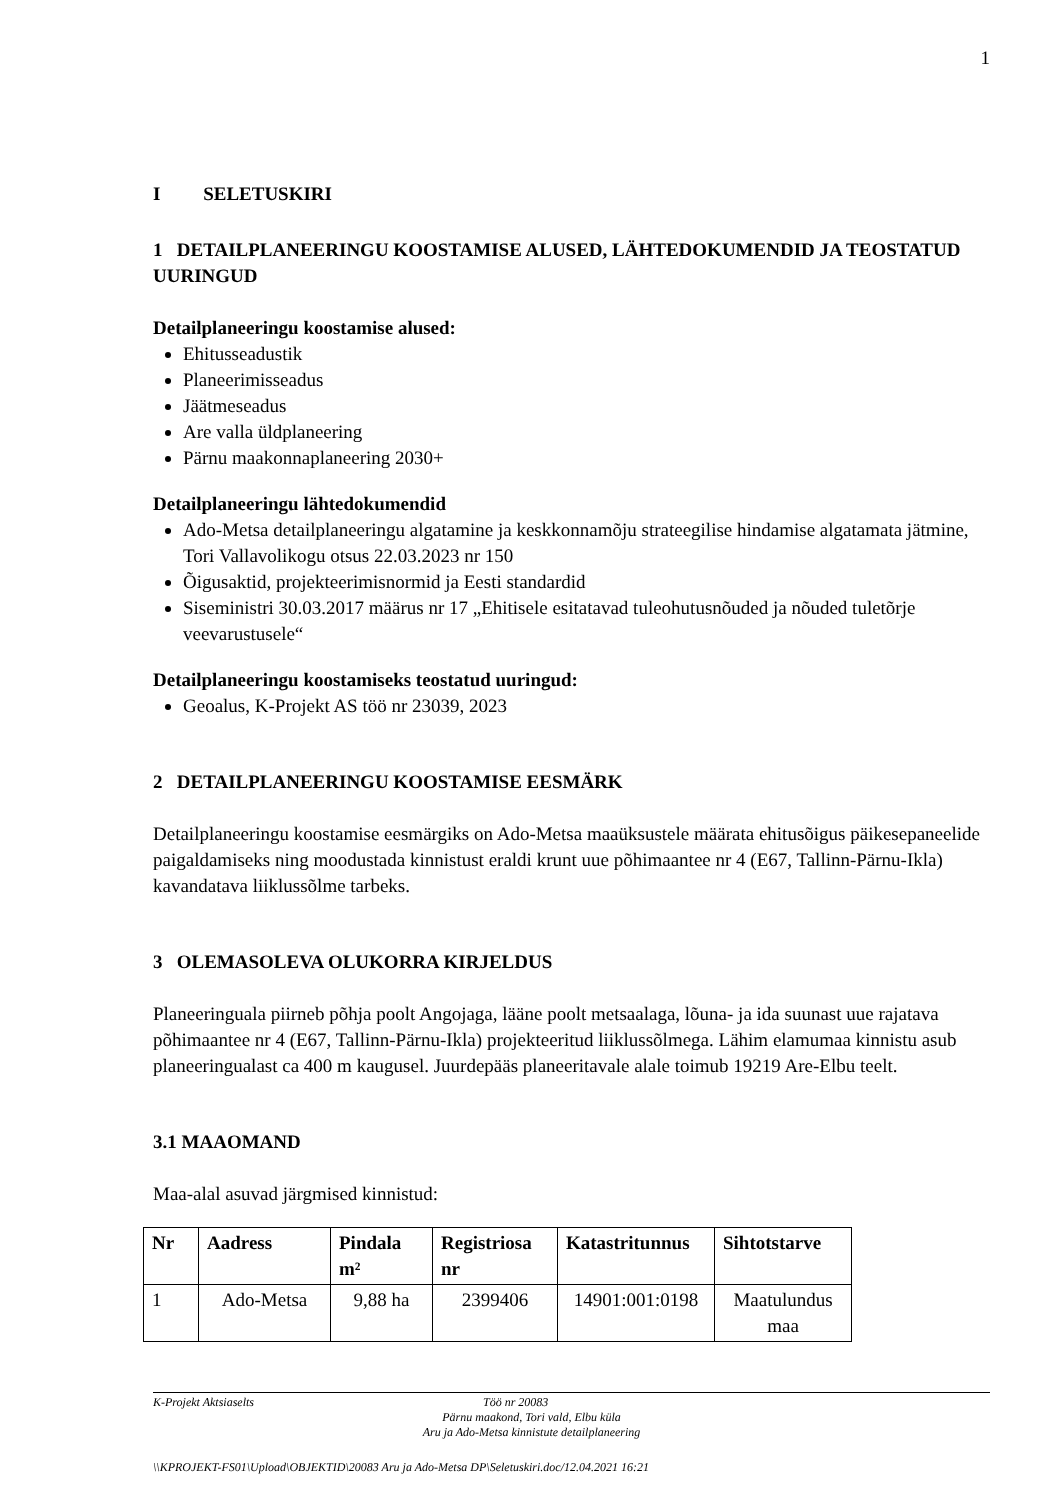1
I SELETUSKIRI
1 DETAILPLANEERINGU KOOSTAMISE ALUSED, LÄHTEDOKUMENDID JA TEOSTATUD UURINGUD
Detailplaneeringu koostamise alused:
Ehitusseadustik
Planeerimisseadus
Jäätmeseadus
Are valla üldplaneering
Pärnu maakonnaplaneering 2030+
Detailplaneeringu lähtedokumendid
Ado-Metsa detailplaneeringu algatamine ja keskkonnamõju strateegilise hindamise algatamata jätmine, Tori Vallavolikogu otsus 22.03.2023 nr 150
Õigusaktid, projekteerimisnormid ja Eesti standardid
Siseministri 30.03.2017 määrus nr 17 „Ehitisele esitatavad tuleohutusnõuded ja nõuded tuletõrje veevarustusele“
Detailplaneeringu koostamiseks teostatud uuringud:
Geoalus, K-Projekt AS töö nr 23039, 2023
2 DETAILPLANEERINGU KOOSTAMISE EESMÄRK
Detailplaneeringu koostamise eesmärgiks on Ado-Metsa maaüksustele määrata ehitusõigus päikesepaneelide paigaldamiseks ning moodustada kinnistust eraldi krunt uue põhimaantee nr 4 (E67, Tallinn-Pärnu-Ikla) kavandatava liiklussõlme tarbeks.
3 OLEMASOLEVA OLUKORRA KIRJELDUS
Planeeringuala piirneb põhja poolt Angojaga, lääne poolt metsaalaga, lõuna- ja ida suunast uue rajatava põhimaantee nr 4 (E67, Tallinn-Pärnu-Ikla) projekteeritud liiklussõlmega. Lähim elamumaa kinnistu asub planeeringualast ca 400 m kaugusel. Juurdepääs planeeritavale alale toimub 19219 Are-Elbu teelt.
3.1 MAAOMAND
Maa-alal asuvad järgmised kinnistud:
| Nr | Aadress | Pindala m² | Registriosa nr | Katastritunnus | Sihtotstarve |
| --- | --- | --- | --- | --- | --- |
| 1 | Ado-Metsa | 9,88 ha | 2399406 | 14901:001:0198 | Maatulundus maa |
K-Projekt Aktsiaselts Töö nr 20083
Pärnu maakond, Tori vald, Elbu küla
Aru ja Ado-Metsa kinnistute detailplaneering
\\KPROJEKT-FS01\Upload\OBJEKTID\20083 Aru ja Ado-Metsa DP\Seletuskiri.doc/12.04.2021 16:21